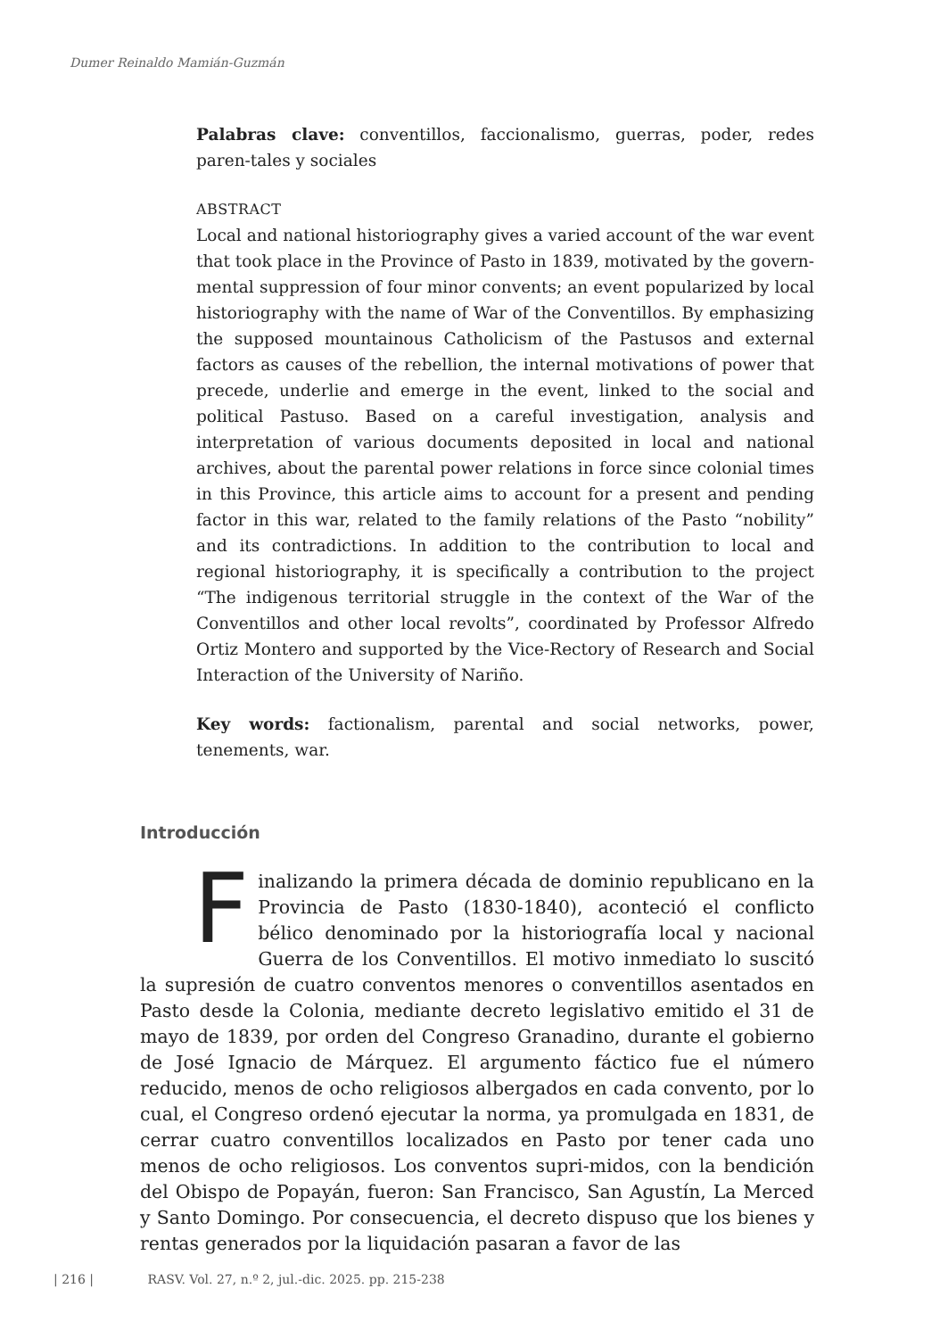Dumer Reinaldo Mamián-Guzmán
Palabras clave: conventillos, faccionalismo, guerras, poder, redes paren-tales y sociales
ABSTRACT
Local and national historiography gives a varied account of the war event that took place in the Province of Pasto in 1839, motivated by the govern-mental suppression of four minor convents; an event popularized by local historiography with the name of War of the Conventillos. By emphasizing the supposed mountainous Catholicism of the Pastusos and external factors as causes of the rebellion, the internal motivations of power that precede, underlie and emerge in the event, linked to the social and political Pastuso. Based on a careful investigation, analysis and interpretation of various documents deposited in local and national archives, about the parental power relations in force since colonial times in this Province, this article aims to account for a present and pending factor in this war, related to the family relations of the Pasto “nobility” and its contradictions. In addition to the contribution to local and regional historiography, it is specifically a contribution to the project “The indigenous territorial struggle in the context of the War of the Conventillos and other local revolts”, coordinated by Professor Alfredo Ortiz Montero and supported by the Vice-Rectory of Research and Social Interaction of the University of Nariño.
Key words: factionalism, parental and social networks, power, tenements, war.
Introducción
Finalizando la primera década de dominio republicano en la Provincia de Pasto (1830-1840), aconteció el conflicto bélico denominado por la historiografía local y nacional Guerra de los Conventillos. El motivo inmediato lo suscitó la supresión de cuatro conventos menores o conventillos asentados en Pasto desde la Colonia, mediante decreto legislativo emitido el 31 de mayo de 1839, por orden del Congreso Granadino, durante el gobierno de José Ignacio de Márquez. El argumento fáctico fue el número reducido, menos de ocho religiosos albergados en cada convento, por lo cual, el Congreso ordenó ejecutar la norma, ya promulgada en 1831, de cerrar cuatro conventillos localizados en Pasto por tener cada uno menos de ocho religiosos. Los conventos supri-midos, con la bendición del Obispo de Popayán, fueron: San Francisco, San Agustín, La Merced y Santo Domingo. Por consecuencia, el decreto dispuso que los bienes y rentas generados por la liquidación pasaran a favor de las
| 216 | RASV. Vol. 27, n.º 2, jul.-dic. 2025. pp. 215-238